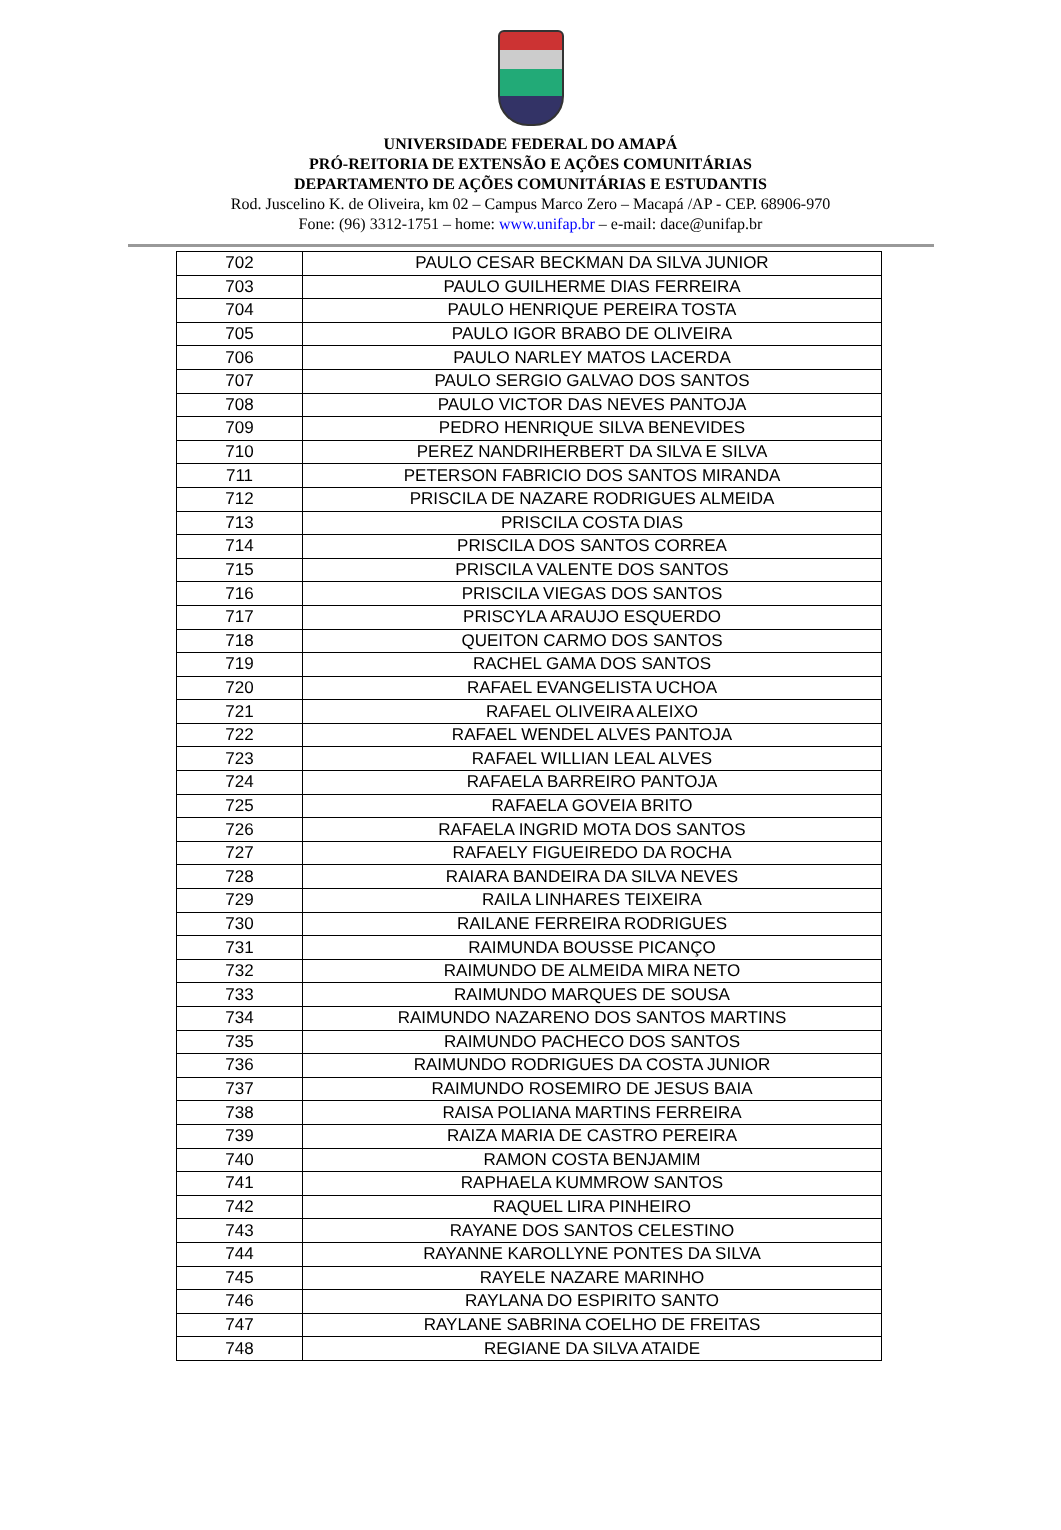UNIVERSIDADE FEDERAL DO AMAPÁ
PRÓ-REITORIA DE EXTENSÃO E AÇÕES COMUNITÁRIAS
DEPARTAMENTO DE AÇÕES COMUNITÁRIAS E ESTUDANTIS
Rod. Juscelino K. de Oliveira, km 02 – Campus Marco Zero – Macapá /AP - CEP. 68906-970
Fone: (96) 3312-1751 – home: www.unifap.br – e-mail: dace@unifap.br
| 702 | PAULO CESAR BECKMAN DA SILVA JUNIOR |
| 703 | PAULO GUILHERME DIAS FERREIRA |
| 704 | PAULO HENRIQUE PEREIRA TOSTA |
| 705 | PAULO IGOR BRABO DE OLIVEIRA |
| 706 | PAULO NARLEY MATOS LACERDA |
| 707 | PAULO SERGIO GALVAO DOS SANTOS |
| 708 | PAULO VICTOR DAS NEVES PANTOJA |
| 709 | PEDRO HENRIQUE SILVA BENEVIDES |
| 710 | PEREZ NANDRIHERBERT DA SILVA E SILVA |
| 711 | PETERSON FABRICIO DOS SANTOS MIRANDA |
| 712 | PRISCILA DE NAZARE RODRIGUES ALMEIDA |
| 713 | PRISCILA COSTA DIAS |
| 714 | PRISCILA DOS SANTOS CORREA |
| 715 | PRISCILA VALENTE DOS SANTOS |
| 716 | PRISCILA VIEGAS DOS SANTOS |
| 717 | PRISCYLA ARAUJO ESQUERDO |
| 718 | QUEITON CARMO DOS SANTOS |
| 719 | RACHEL GAMA DOS SANTOS |
| 720 | RAFAEL EVANGELISTA UCHOA |
| 721 | RAFAEL OLIVEIRA ALEIXO |
| 722 | RAFAEL WENDEL ALVES PANTOJA |
| 723 | RAFAEL WILLIAN LEAL ALVES |
| 724 | RAFAELA BARREIRO PANTOJA |
| 725 | RAFAELA GOVEIA BRITO |
| 726 | RAFAELA INGRID MOTA DOS SANTOS |
| 727 | RAFAELY FIGUEIREDO DA ROCHA |
| 728 | RAIARA BANDEIRA DA SILVA NEVES |
| 729 | RAILA LINHARES TEIXEIRA |
| 730 | RAILANE FERREIRA RODRIGUES |
| 731 | RAIMUNDA BOUSSE PICANÇO |
| 732 | RAIMUNDO DE ALMEIDA MIRA NETO |
| 733 | RAIMUNDO MARQUES DE SOUSA |
| 734 | RAIMUNDO NAZARENO DOS SANTOS MARTINS |
| 735 | RAIMUNDO PACHECO DOS SANTOS |
| 736 | RAIMUNDO RODRIGUES DA COSTA JUNIOR |
| 737 | RAIMUNDO ROSEMIRO DE JESUS BAIA |
| 738 | RAISA POLIANA MARTINS FERREIRA |
| 739 | RAIZA MARIA DE CASTRO PEREIRA |
| 740 | RAMON COSTA BENJAMIM |
| 741 | RAPHAELA KUMMROW SANTOS |
| 742 | RAQUEL LIRA PINHEIRO |
| 743 | RAYANE DOS SANTOS CELESTINO |
| 744 | RAYANNE KAROLLYNE PONTES DA SILVA |
| 745 | RAYELE NAZARE MARINHO |
| 746 | RAYLANA DO ESPIRITO SANTO |
| 747 | RAYLANE SABRINA COELHO DE FREITAS |
| 748 | REGIANE DA SILVA ATAIDE |